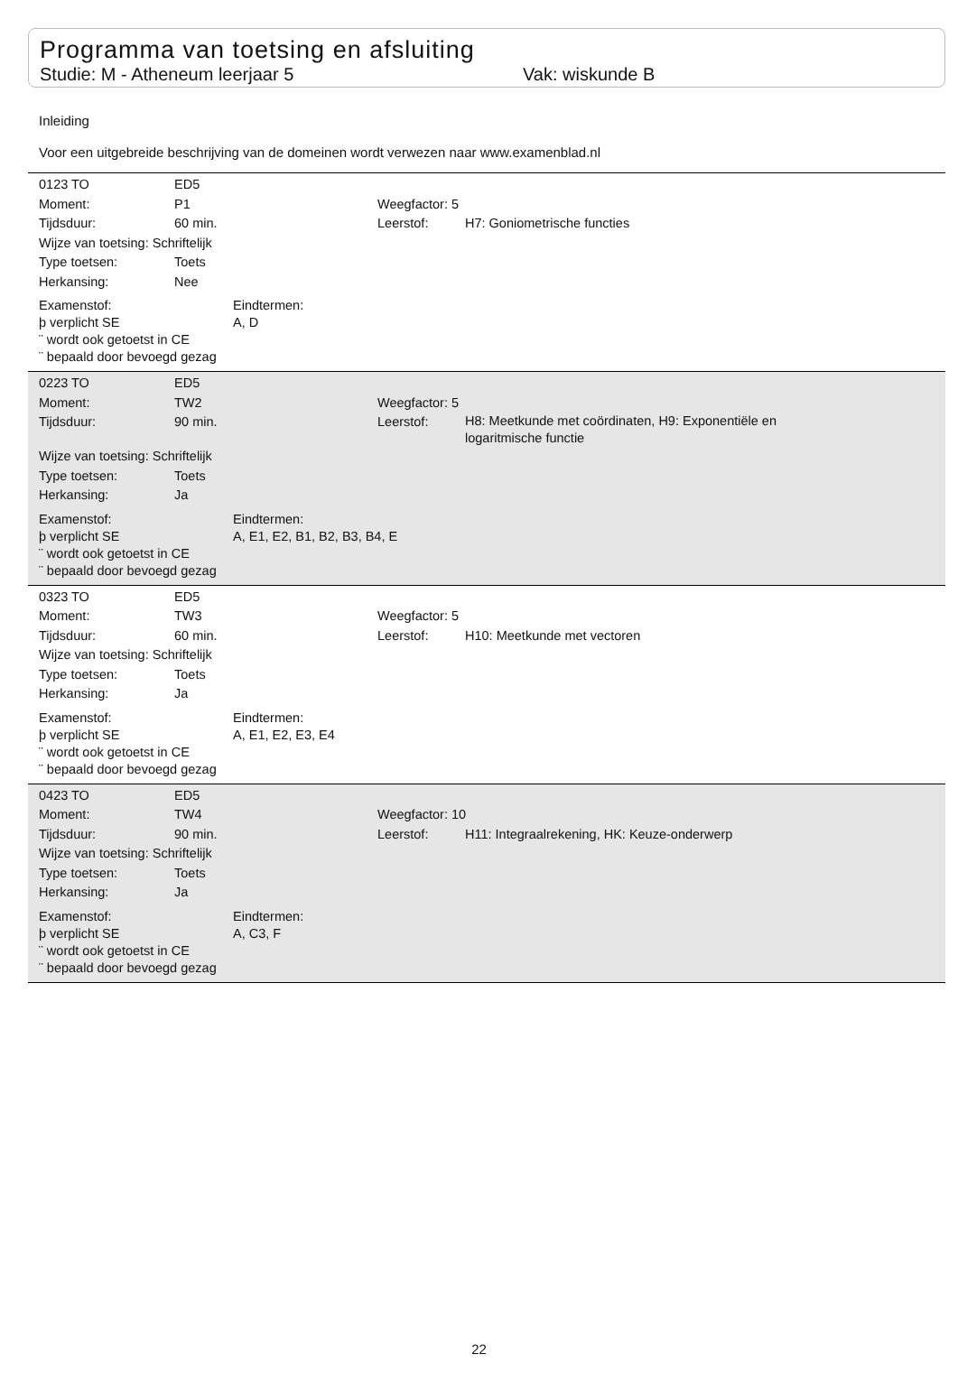Programma van toetsing en afsluiting
Studie: M - Atheneum leerjaar 5 Vak: wiskunde B
Inleiding
Voor een uitgebreide beschrijving van de domeinen wordt verwezen naar www.examenblad.nl
0123 TO ED5
Moment: P1 Weegfactor: 5
Tijdsduur: 60 min. Leerstof: H7: Goniometrische functies
Wijze van toetsing: Schriftelijk
Type toetsen: Toets
Herkansing: Nee
Examenstof:
þ verplicht SE
¨ wordt ook getoetst in CE
¨ bepaald door bevoegd gezag
Eindtermen:
A, D
0223 TO ED5
Moment: TW2 Weegfactor: 5
Tijdsduur: 90 min. Leerstof: H8: Meetkunde met coördinaten, H9: Exponentiële en logaritmische functie
Wijze van toetsing: Schriftelijk
Type toetsen: Toets
Herkansing: Ja
Examenstof:
þ verplicht SE
¨ wordt ook getoetst in CE
¨ bepaald door bevoegd gezag
Eindtermen:
A, E1, E2, B1, B2, B3, B4, E
0323 TO ED5
Moment: TW3 Weegfactor: 5
Tijdsduur: 60 min. Leerstof: H10: Meetkunde met vectoren
Wijze van toetsing: Schriftelijk
Type toetsen: Toets
Herkansing: Ja
Examenstof:
þ verplicht SE
¨ wordt ook getoetst in CE
¨ bepaald door bevoegd gezag
Eindtermen:
A, E1, E2, E3, E4
0423 TO ED5
Moment: TW4 Weegfactor: 10
Tijdsduur: 90 min. Leerstof: H11: Integraalrekening, HK: Keuze-onderwerp
Wijze van toetsing: Schriftelijk
Type toetsen: Toets
Herkansing: Ja
Examenstof:
þ verplicht SE
¨ wordt ook getoetst in CE
¨ bepaald door bevoegd gezag
Eindtermen:
A, C3, F
22